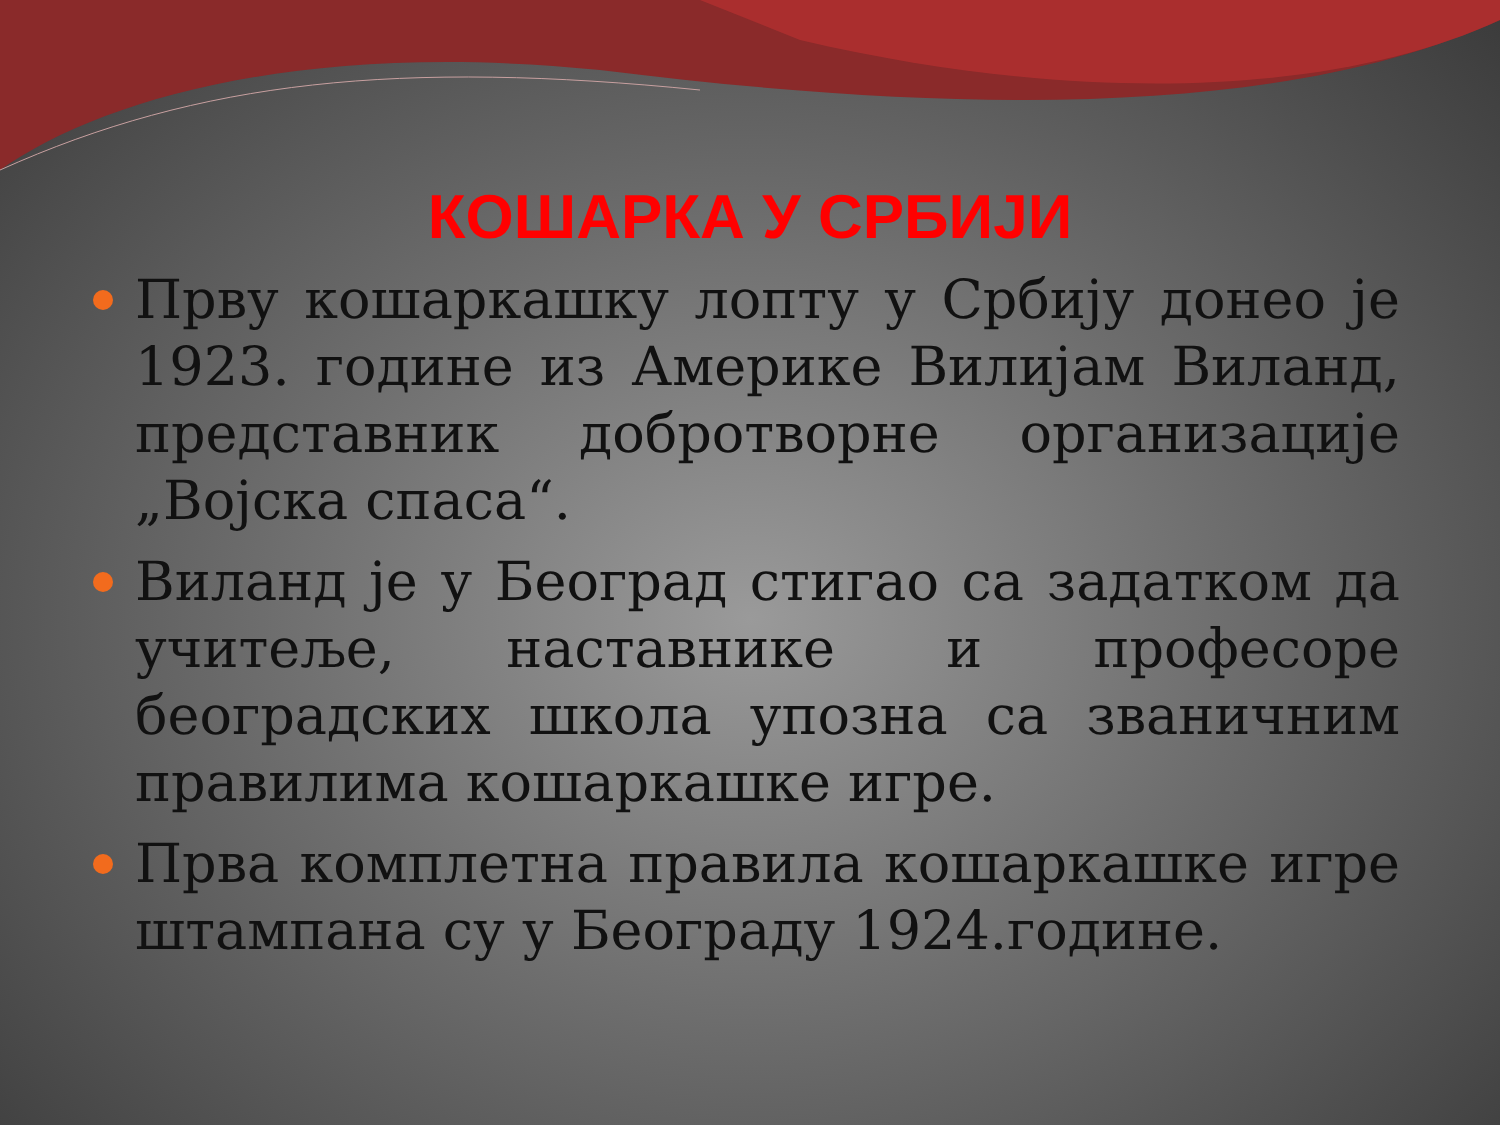КОШАРКА У СРБИЈИ
Прву кошаркашку лопту у Србију донео је 1923. године из Америке Вилијам Виланд, представник добротворне организације „Војска спаса“.
Виланд је у Београд стигао са задатком да учитеље, наставнике и професоре београдских школа упозна са званичним правилима кошаркашке игре.
Прва комплетна правила кошаркашке игре штампана су у Београду 1924.године.